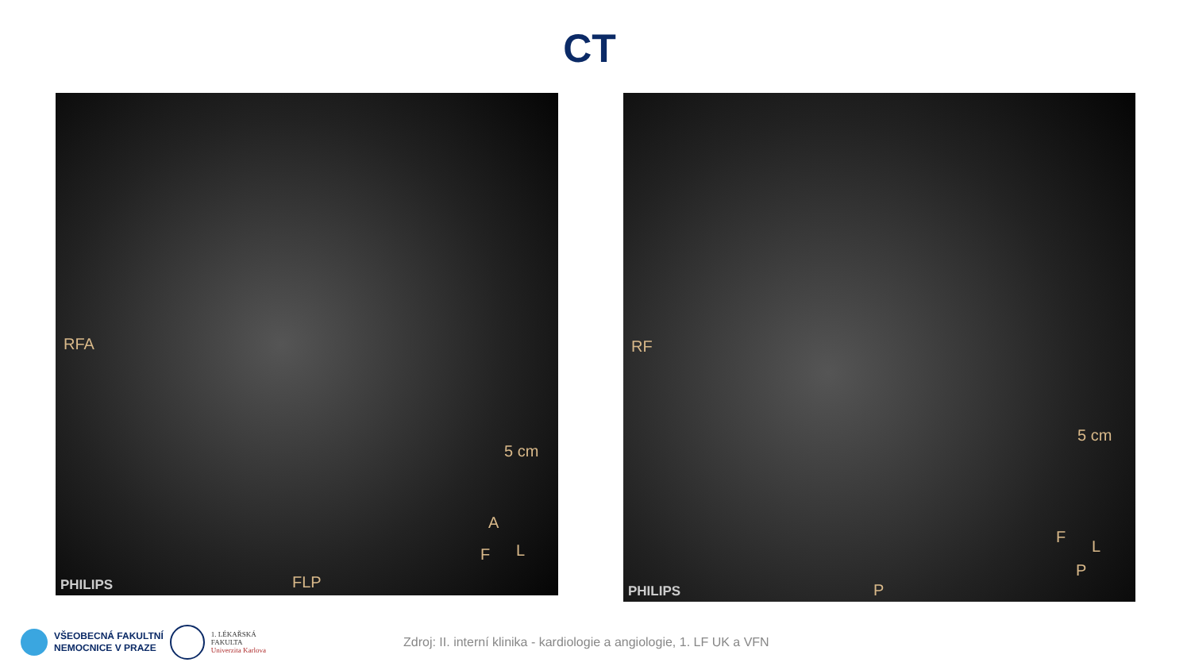CT
RFA
5 cm
A
F L
FLP PHILIPS
RF
5 cm
F
L
P
P PHILIPS
VŠEOBECNÁ FAKULTNÍ
NEMOCNICE V PRAZE
1. LÉKAŘSKÁ
FAKULTA
Univerzita Karlova
Zdroj: II. interní klinika - kardiologie a angiologie, 1. LF UK a VFN